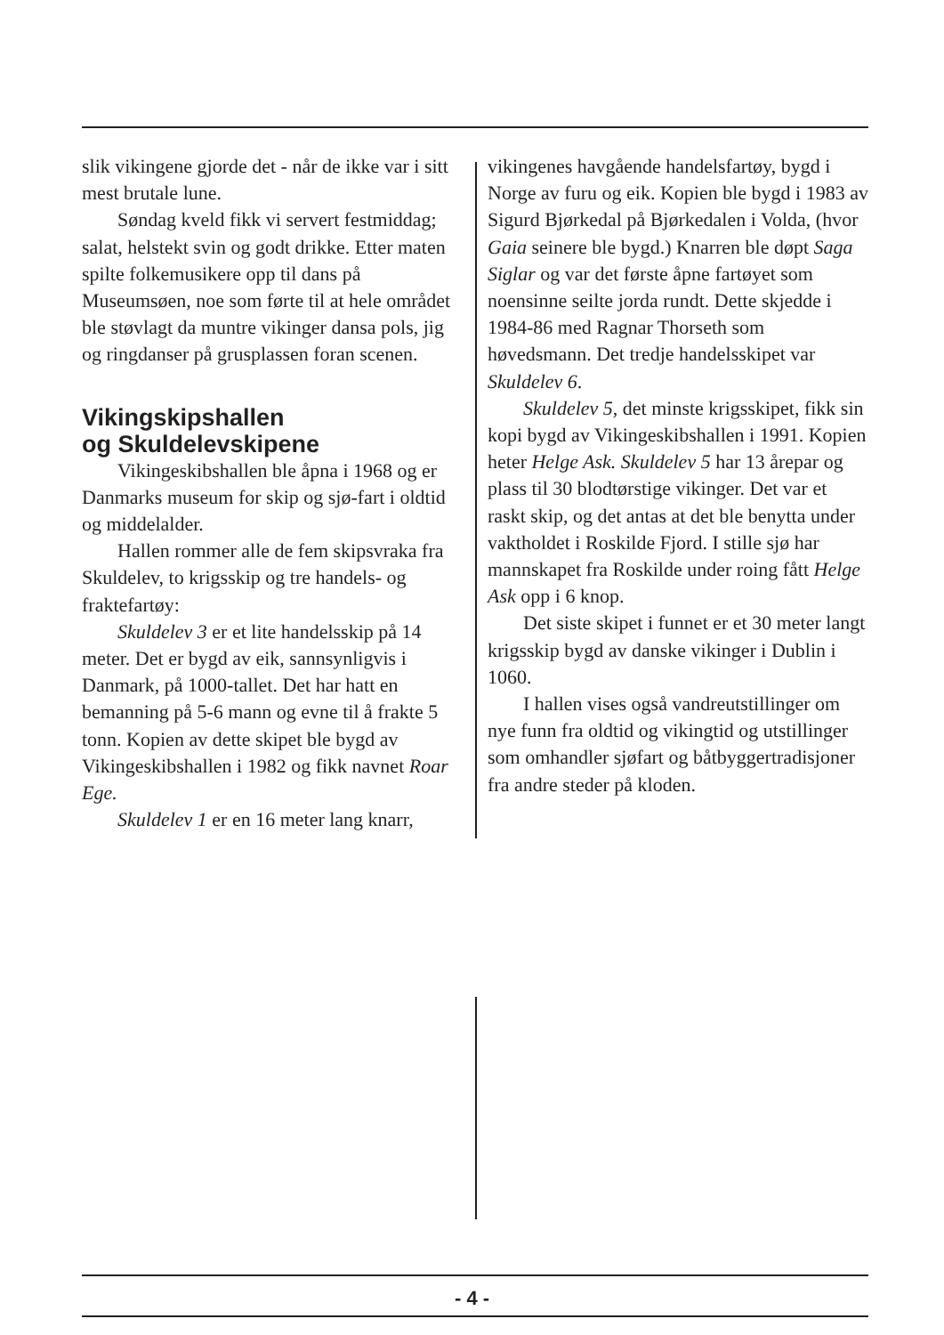slik vikingene gjorde det - når de ikke var i sitt mest brutale lune.
Søndag kveld fikk vi servert fest­middag; salat, helstekt svin og godt drikke. Etter maten spilte folkemusikere opp til dans på Museumsøen, noe som førte til at hele området ble støvlagt da muntre vikinger dansa pols, jig og ring­danser på grusplassen foran scenen.
Vikingskipshallen
og Skuldelevskipene
Vikingeskibshallen ble åpna i 1968 og er Danmarks museum for skip og sjø-fart i oldtid og middelalder.
Hallen rommer alle de fem skipsvraka fra Skuldelev, to krigsskip og tre handels- og fraktefartøy:
Skuldelev 3 er et lite handelsskip på 14 meter. Det er bygd av eik, sannsynligvis i Danmark, på 1000-tallet. Det har hatt en bemanning på 5-6 mann og evne til å frakte 5 tonn. Kopien av dette skipet ble bygd av Vikingeskibshallen i 1982 og fikk navnet Roar Ege.
Skuldelev 1 er en 16 meter lang knarr,
vikingenes havgående handelsfartøy, bygd i Norge av furu og eik. Kopien ble bygd i 1983 av Sigurd Bjørkedal på Bjørkedalen i Volda, (hvor Gaia seinere ble bygd.) Knarren ble døpt Saga Siglar og var det første åpne fartøyet som noensinne seilte jorda rundt. Dette skjedde i 1984-86 med Ragnar Thorseth som høvedsmann. Det tredje handelsskipet var Skuldelev 6.
Skuldelev 5, det minste krigsskipet, fikk sin kopi bygd av Vikingeskibshallen i 1991. Kopien heter Helge Ask. Skuldelev 5 har 13 årepar og plass til 30 blodtørstige vikinger. Det var et raskt skip, og det antas at det ble benytta under vaktholdet i Roskilde Fjord. I stille sjø har mann­skapet fra Roskilde under roing fått Helge Ask opp i 6 knop.
Det siste skipet i funnet er et 30 meter langt krigsskip bygd av danske vikinger i Dublin i 1060.
I hallen vises også vandreutstillinger om nye funn fra oldtid og vikingtid og utstillinger som omhandler sjøfart og båtbyggertradisjoner fra andre steder på kloden.
- 4 -